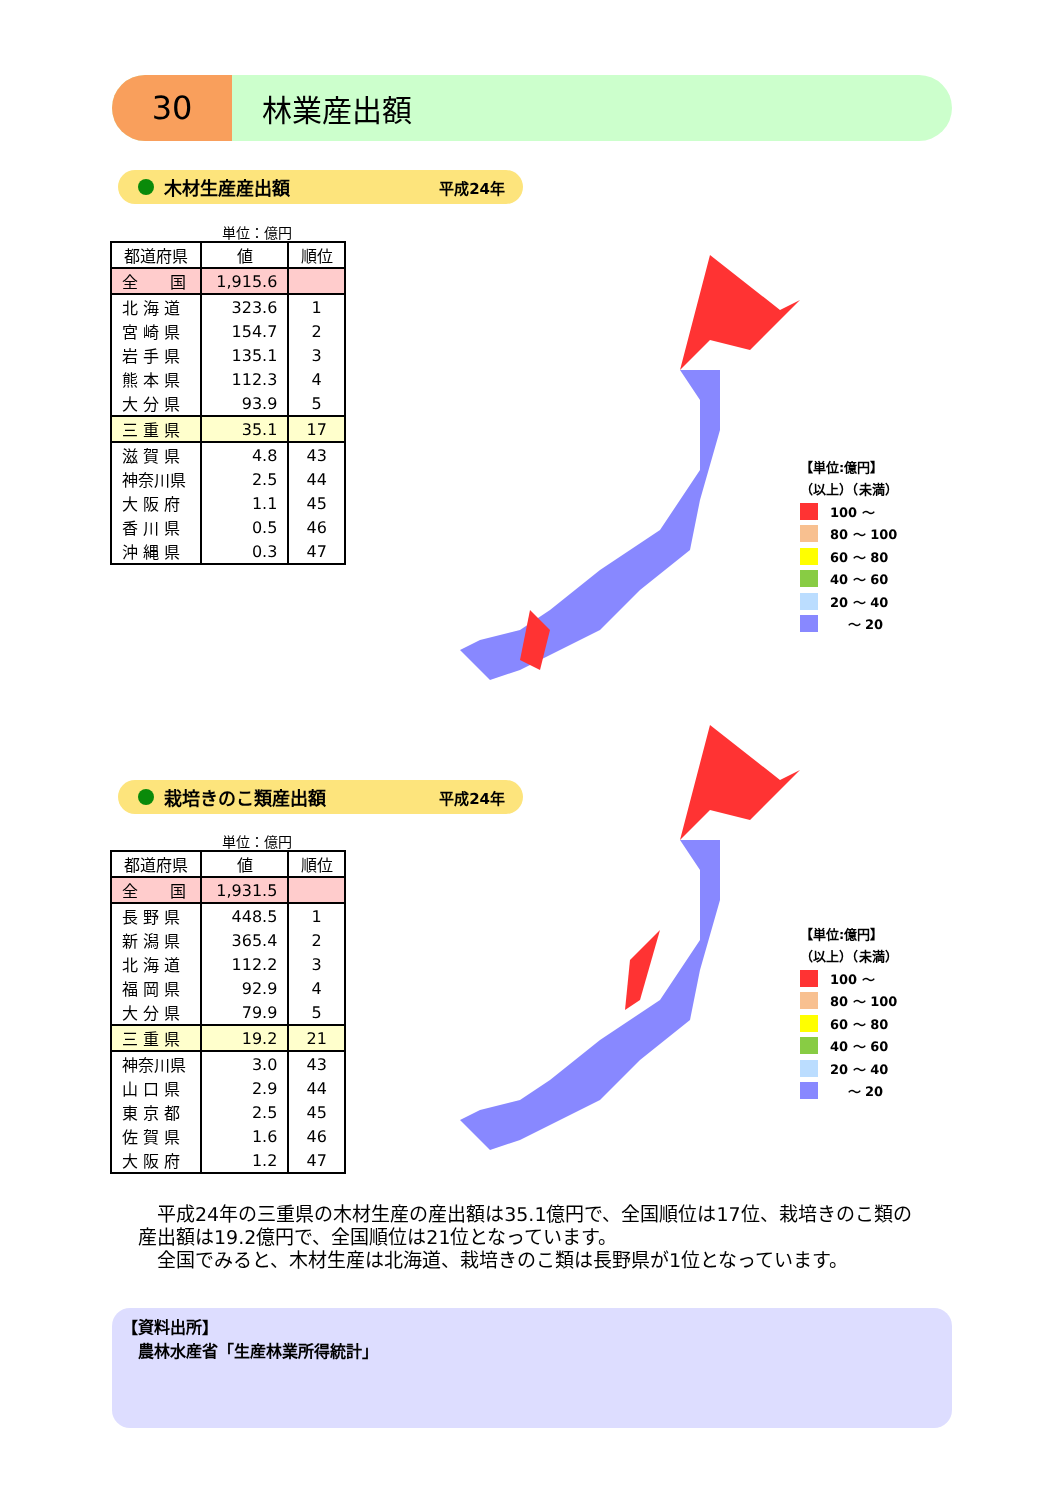30
林業産出額
木材生産産出額 平成24年
単位：億円
| 都道府県 | 値 | 順位 |
| --- | --- | --- |
| 全 国 | 1,915.6 | |
| 北 海 道 | 323.6 | 1 |
| 宮 崎 県 | 154.7 | 2 |
| 岩 手 県 | 135.1 | 3 |
| 熊 本 県 | 112.3 | 4 |
| 大 分 県 | 93.9 | 5 |
| 三 重 県 | 35.1 | 17 |
| 滋 賀 県 | 4.8 | 43 |
| 神奈川県 | 2.5 | 44 |
| 大 阪 府 | 1.1 | 45 |
| 香 川 県 | 0.5 | 46 |
| 沖 縄 県 | 0.3 | 47 |
【単位:億円】
（以上）（未満）
100 ～
80 ～ 100
60 ～ 80
40 ～ 60
20 ～ 40
　 ～ 20
栽培きのこ類産出額 平成24年
単位：億円
| 都道府県 | 値 | 順位 |
| --- | --- | --- |
| 全 国 | 1,931.5 | |
| 長 野 県 | 448.5 | 1 |
| 新 潟 県 | 365.4 | 2 |
| 北 海 道 | 112.2 | 3 |
| 福 岡 県 | 92.9 | 4 |
| 大 分 県 | 79.9 | 5 |
| 三 重 県 | 19.2 | 21 |
| 神奈川県 | 3.0 | 43 |
| 山 口 県 | 2.9 | 44 |
| 東 京 都 | 2.5 | 45 |
| 佐 賀 県 | 1.6 | 46 |
| 大 阪 府 | 1.2 | 47 |
【単位:億円】
（以上）（未満）
100 ～
80 ～ 100
60 ～ 80
40 ～ 60
20 ～ 40
　 ～ 20
　平成24年の三重県の木材生産の産出額は35.1億円で、全国順位は17位、栽培きのこ類の産出額は19.2億円で、全国順位は21位となっています。
　全国でみると、木材生産は北海道、栽培きのこ類は長野県が1位となっています。
【資料出所】
　農林水産省「生産林業所得統計」